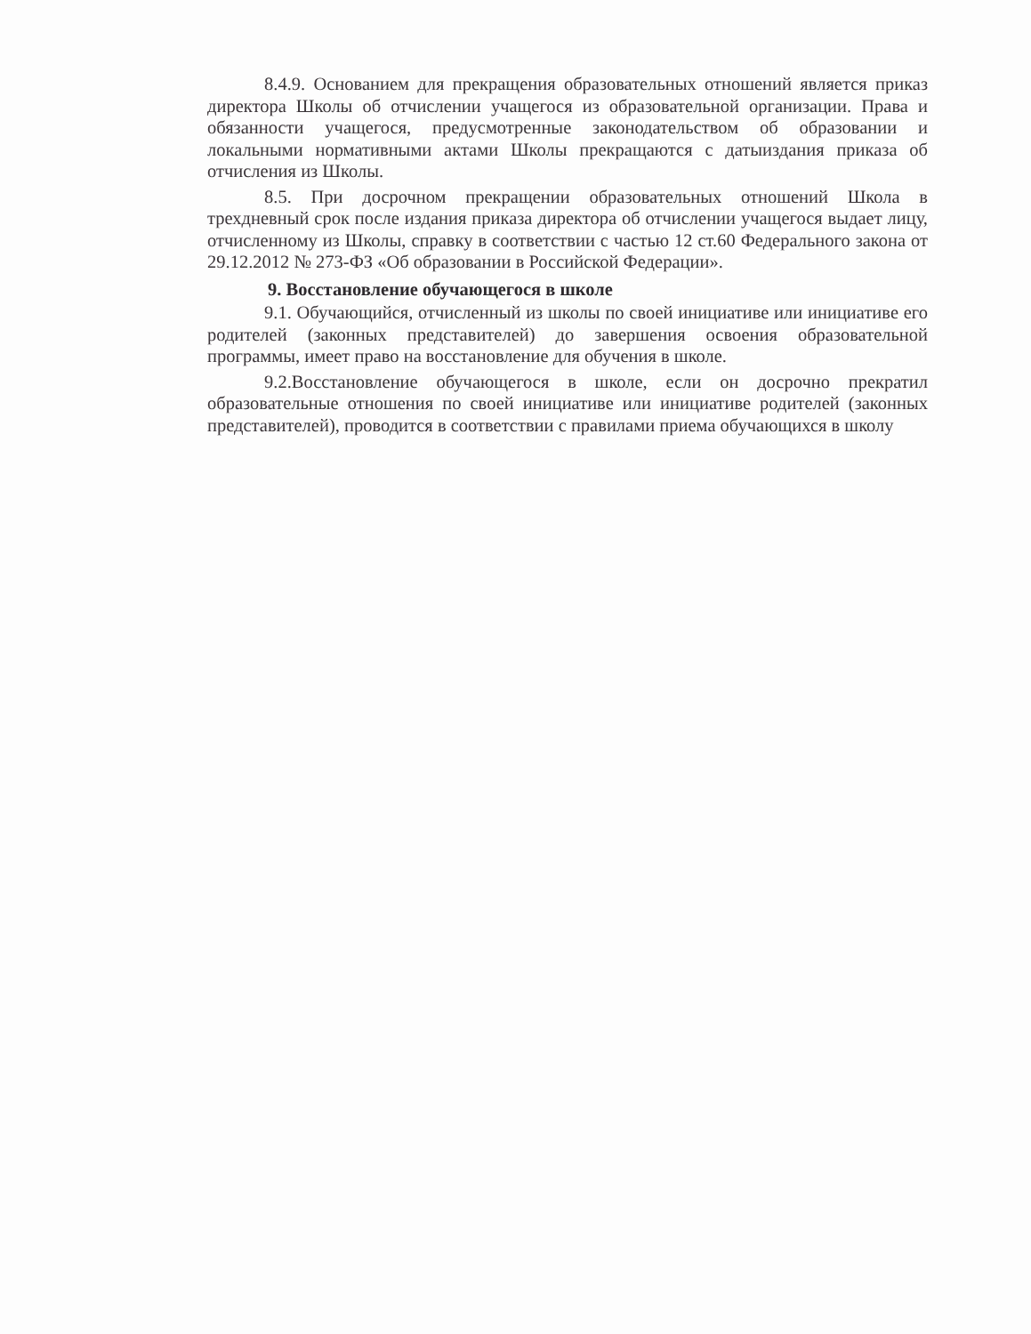8.4.9. Основанием для прекращения образовательных отношений является приказ директора Школы об отчислении учащегося из образовательной организации. Права и обязанности учащегося, предусмотренные законодательством об образовании и локальными нормативными актами Школы прекращаются с датыиздания приказа об отчисления из Школы.
8.5. При досрочном прекращении образовательных отношений Школа в трехдневный срок после издания приказа директора об отчислении учащегося выдает лицу, отчисленному из Школы, справку в соответствии с частью 12 ст.60 Федерального закона от 29.12.2012 № 273-ФЗ «Об образовании в Российской Федерации».
9. Восстановление обучающегося в школе
9.1. Обучающийся, отчисленный из школы по своей инициативе или инициативе его родителей (законных представителей) до завершения освоения образовательной программы, имеет право на восстановление для обучения в школе.
9.2.Восстановление обучающегося в школе, если он досрочно прекратил образовательные отношения по своей инициативе или инициативе родителей (законных представителей), проводится в соответствии с правилами приема обучающихся в школу